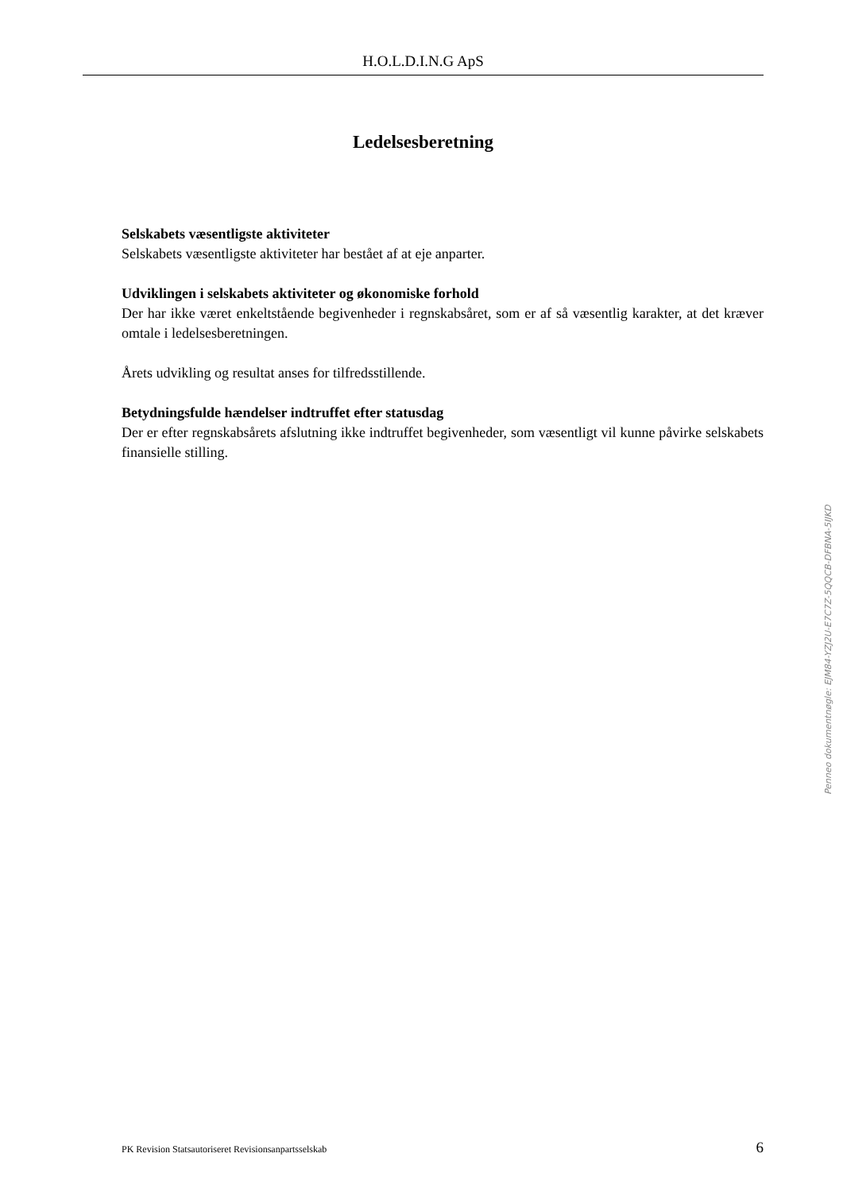H.O.L.D.I.N.G ApS
Ledelsesberetning
Selskabets væsentligste aktiviteter
Selskabets væsentligste aktiviteter har bestået af at eje anparter.
Udviklingen i selskabets aktiviteter og økonomiske forhold
Der har ikke været enkeltstående begivenheder i regnskabsåret, som er af så væsentlig karakter, at det kræver omtale i ledelsesberetningen.
Årets udvikling og resultat anses for tilfredsstillende.
Betydningsfulde hændelser indtruffet efter statusdag
Der er efter regnskabsårets afslutning ikke indtruffet begivenheder, som væsentligt vil kunne påvirke selskabets finansielle stilling.
Penneo dokumentnøgle: EJM84-YZJ2U-E7C7Z-5QQCB-DFBNA-5IJKD
PK Revision Statsautoriseret Revisionsanpartsselskab 6